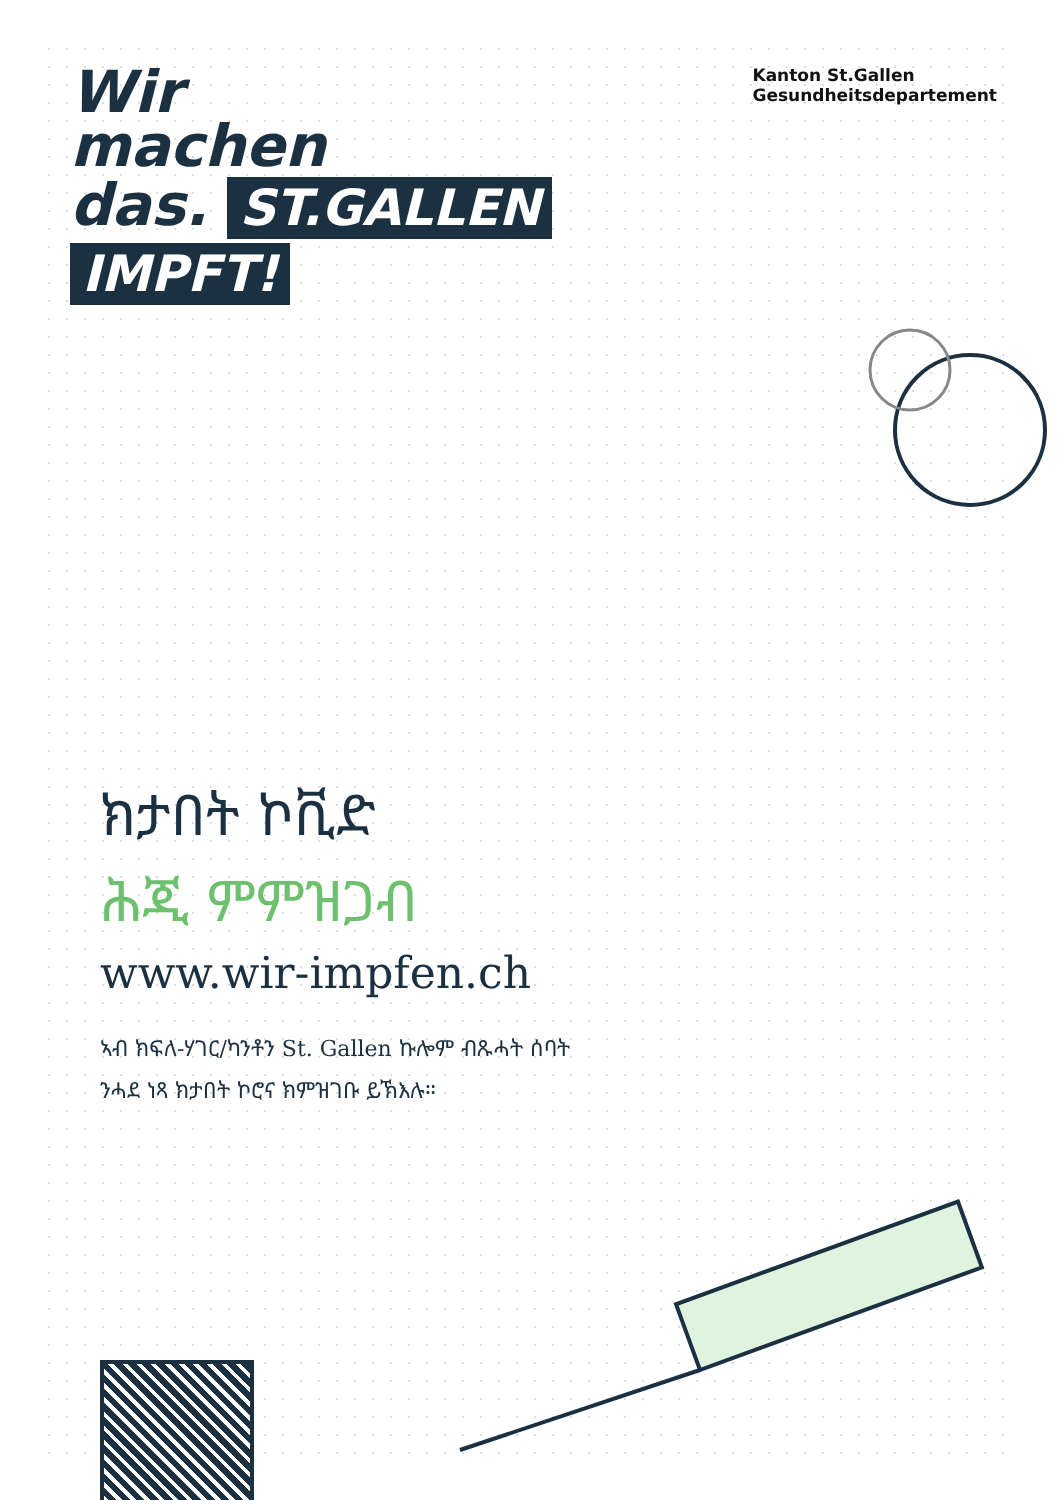Wir
machen
das. ST.GALLEN
IMPFT!
Kanton St.Gallen
Gesundheitsdepartement
ክታበት ኮቪድ
ሕጂ ምምዝጋብ
www.wir-impfen.ch
ኣብ ክፍለ-ሃገር/ካንቶን St. Gallen ኩሎም ብጹሓት ሰባት
ንሓደ ነጻ ክታበት ኮሮና ክምዝገቡ ይኽእሉ።